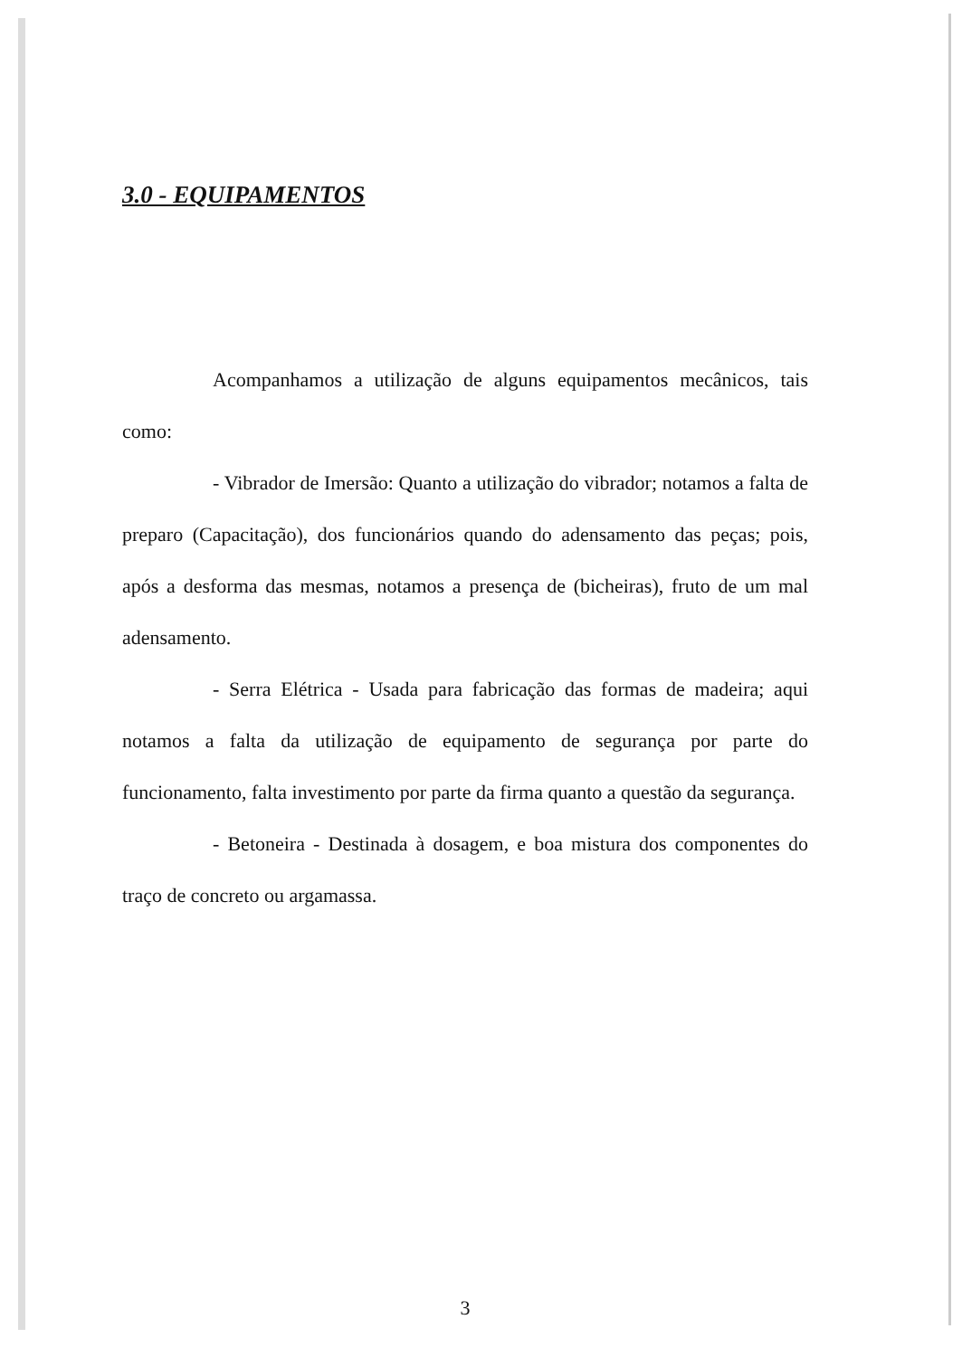3.0 - EQUIPAMENTOS
Acompanhamos a utilização de alguns equipamentos mecânicos, tais como:
- Vibrador de Imersão: Quanto a utilização do vibrador; notamos a falta de preparo (Capacitação), dos funcionários quando do adensamento das peças; pois, após a desforma das mesmas, notamos a presença de (bicheiras), fruto de um mal adensamento.
- Serra Elétrica - Usada para fabricação das formas de madeira; aqui notamos a falta da utilização de equipamento de segurança por parte do funcionamento, falta investimento por parte da firma quanto a questão da segurança.
- Betoneira - Destinada à dosagem, e boa mistura dos componentes do traço de concreto ou argamassa.
3